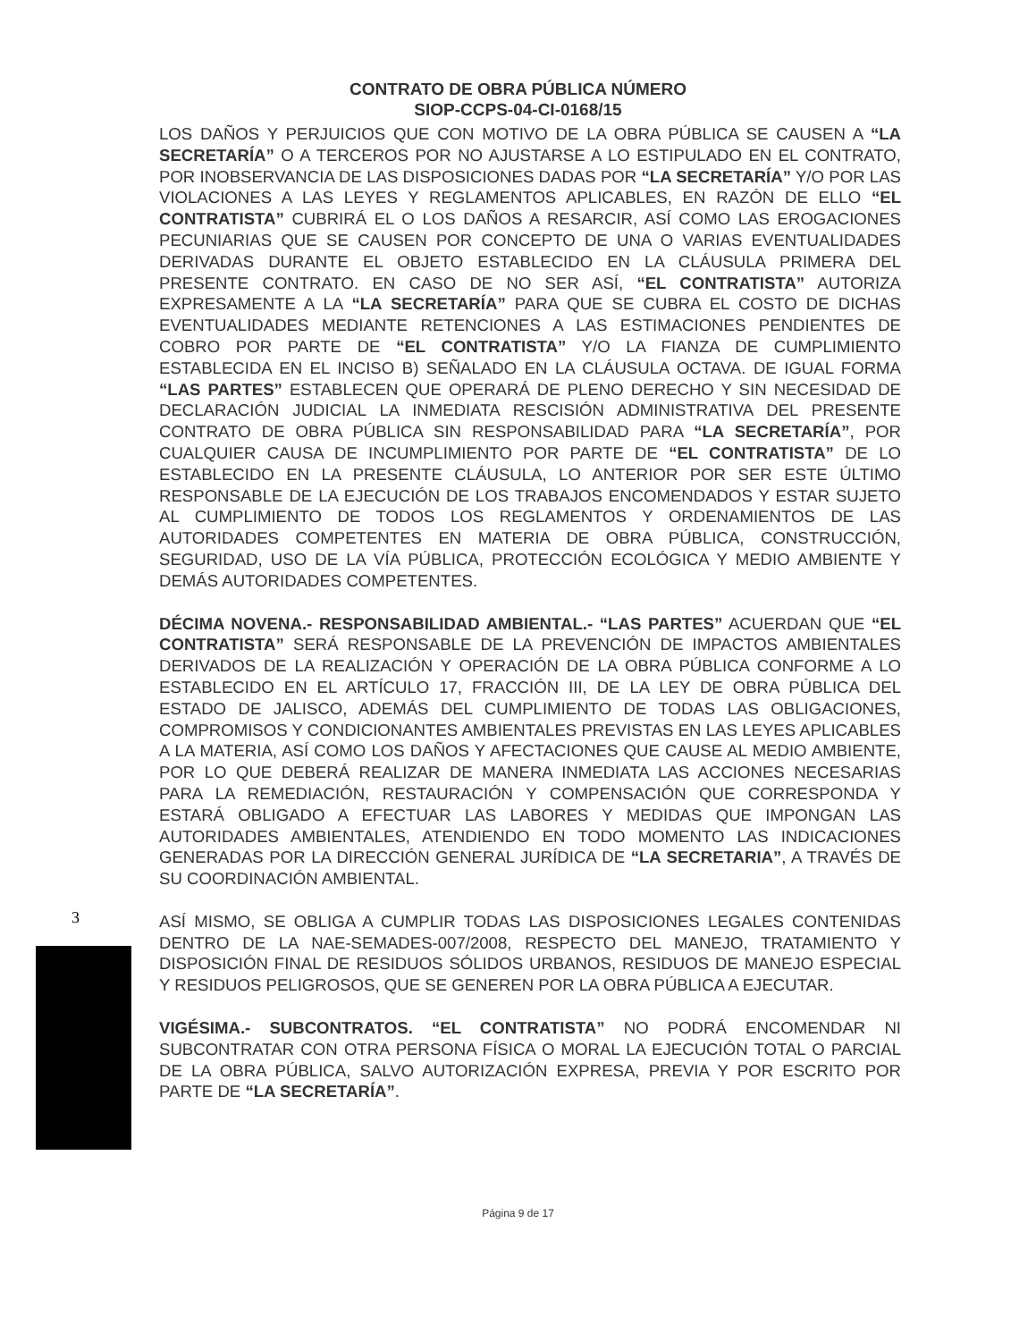CONTRATO DE OBRA PÚBLICA NÚMERO
SIOP-CCPS-04-CI-0168/15
LOS DAÑOS Y PERJUICIOS QUE CON MOTIVO DE LA OBRA PÚBLICA SE CAUSEN A “LA SECRETARÍA” O A TERCEROS POR NO AJUSTARSE A LO ESTIPULADO EN EL CONTRATO, POR INOBSERVANCIA DE LAS DISPOSICIONES DADAS POR “LA SECRETARÍA” Y/O POR LAS VIOLACIONES A LAS LEYES Y REGLAMENTOS APLICABLES, EN RAZÓN DE ELLO “EL CONTRATISTA” CUBRIRÁ EL O LOS DAÑOS A RESARCIR, ASÍ COMO LAS EROGACIONES PECUNIARIAS QUE SE CAUSEN POR CONCEPTO DE UNA O VARIAS EVENTUALIDADES DERIVADAS DURANTE EL OBJETO ESTABLECIDO EN LA CLÁUSULA PRIMERA DEL PRESENTE CONTRATO. EN CASO DE NO SER ASÍ, “EL CONTRATISTA” AUTORIZA EXPRESAMENTE A LA “LA SECRETARÍA” PARA QUE SE CUBRA EL COSTO DE DICHAS EVENTUALIDADES MEDIANTE RETENCIONES A LAS ESTIMACIONES PENDIENTES DE COBRO POR PARTE DE “EL CONTRATISTA” Y/O LA FIANZA DE CUMPLIMIENTO ESTABLECIDA EN EL INCISO B) SEÑALADO EN LA CLÁUSULA OCTAVA. DE IGUAL FORMA “LAS PARTES” ESTABLECEN QUE OPERARÁ DE PLENO DERECHO Y SIN NECESIDAD DE DECLARACIÓN JUDICIAL LA INMEDIATA RESCISIÓN ADMINISTRATIVA DEL PRESENTE CONTRATO DE OBRA PÚBLICA SIN RESPONSABILIDAD PARA “LA SECRETARÍA”, POR CUALQUIER CAUSA DE INCUMPLIMIENTO POR PARTE DE “EL CONTRATISTA” DE LO ESTABLECIDO EN LA PRESENTE CLÁUSULA, LO ANTERIOR POR SER ESTE ÚLTIMO RESPONSABLE DE LA EJECUCIÓN DE LOS TRABAJOS ENCOMENDADOS Y ESTAR SUJETO AL CUMPLIMIENTO DE TODOS LOS REGLAMENTOS Y ORDENAMIENTOS DE LAS AUTORIDADES COMPETENTES EN MATERIA DE OBRA PÚBLICA, CONSTRUCCIÓN, SEGURIDAD, USO DE LA VÍA PÚBLICA, PROTECCIÓN ECOLÓGICA Y MEDIO AMBIENTE Y DEMÁS AUTORIDADES COMPETENTES.
DÉCIMA NOVENA.- RESPONSABILIDAD AMBIENTAL.- “LAS PARTES” ACUERDAN QUE “EL CONTRATISTA” SERÁ RESPONSABLE DE LA PREVENCIÓN DE IMPACTOS AMBIENTALES DERIVADOS DE LA REALIZACIÓN Y OPERACIÓN DE LA OBRA PÚBLICA CONFORME A LO ESTABLECIDO EN EL ARTÍCULO 17, FRACCIÓN III, DE LA LEY DE OBRA PÚBLICA DEL ESTADO DE JALISCO, ADEMÁS DEL CUMPLIMIENTO DE TODAS LAS OBLIGACIONES, COMPROMISOS Y CONDICIONANTES AMBIENTALES PREVISTAS EN LAS LEYES APLICABLES A LA MATERIA, ASÍ COMO LOS DAÑOS Y AFECTACIONES QUE CAUSE AL MEDIO AMBIENTE, POR LO QUE DEBERÁ REALIZAR DE MANERA INMEDIATA LAS ACCIONES NECESARIAS PARA LA REMEDIACIÓN, RESTAURACIÓN Y COMPENSACIÓN QUE CORRESPONDA Y ESTARÁ OBLIGADO A EFECTUAR LAS LABORES Y MEDIDAS QUE IMPONGAN LAS AUTORIDADES AMBIENTALES, ATENDIENDO EN TODO MOMENTO LAS INDICACIONES GENERADAS POR LA DIRECCIÓN GENERAL JURÍDICA DE “LA SECRETARIA”, A TRAVÉS DE SU COORDINACIÓN AMBIENTAL.
ASÍ MISMO, SE OBLIGA A CUMPLIR TODAS LAS DISPOSICIONES LEGALES CONTENIDAS DENTRO DE LA NAE-SEMADES-007/2008, RESPECTO DEL MANEJO, TRATAMIENTO Y DISPOSICIÓN FINAL DE RESIDUOS SÓLIDOS URBANOS, RESIDUOS DE MANEJO ESPECIAL Y RESIDUOS PELIGROSOS, QUE SE GENEREN POR LA OBRA PÚBLICA A EJECUTAR.
VIGÉSIMA.- SUBCONTRATOS. “EL CONTRATISTA” NO PODRÁ ENCOMENDAR NI SUBCONTRATAR CON OTRA PERSONA FÍSICA O MORAL LA EJECUCIÓN TOTAL O PARCIAL DE LA OBRA PÚBLICA, SALVO AUTORIZACIÓN EXPRESA, PREVIA Y POR ESCRITO POR PARTE DE “LA SECRETARÍA”.
3
Página 9 de 17